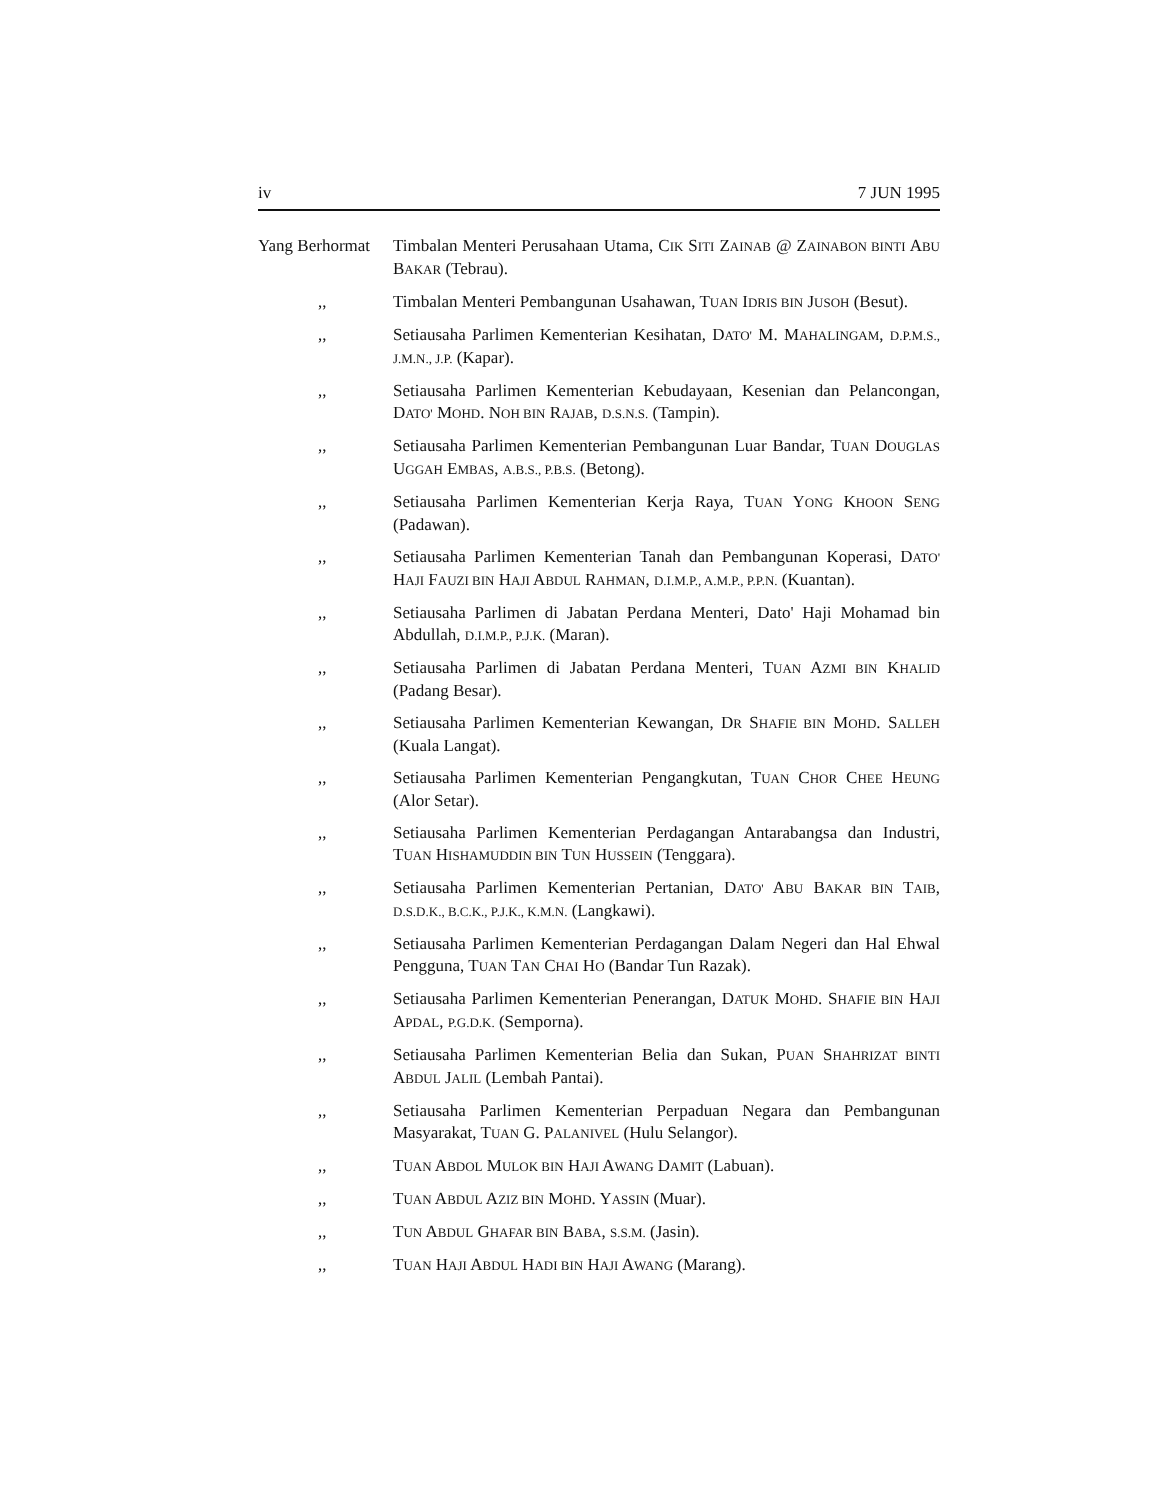iv 7 JUN 1995
Yang Berhormat
Timbalan Menteri Perusahaan Utama, CIK SITI ZAINAB @ ZAINABON BINTI ABU BAKAR (Tebrau).
,, Timbalan Menteri Pembangunan Usahawan, TUAN IDRIS BIN JUSOH (Besut).
,, Setiausaha Parlimen Kementerian Kesihatan, DATO' M. MAHALINGAM, D.P.M.S., J.M.N., J.P. (Kapar).
,, Setiausaha Parlimen Kementerian Kebudayaan, Kesenian dan Pelancongan, DATO' MOHD. NOH BIN RAJAB, D.S.N.S. (Tampin).
,, Setiausaha Parlimen Kementerian Pembangunan Luar Bandar, TUAN DOUGLAS UGGAH EMBAS, A.B.S., P.B.S. (Betong).
,, Setiausaha Parlimen Kementerian Kerja Raya, TUAN YONG KHOON SENG (Padawan).
,, Setiausaha Parlimen Kementerian Tanah dan Pembangunan Koperasi, DATO' HAJI FAUZI BIN HAJI ABDUL RAHMAN, D.I.M.P., A.M.P., P.P.N. (Kuantan).
,, Setiausaha Parlimen di Jabatan Perdana Menteri, Dato' Haji Mohamad bin Abdullah, D.I.M.P., P.J.K. (Maran).
,, Setiausaha Parlimen di Jabatan Perdana Menteri, TUAN AZMI BIN KHALID (Padang Besar).
,, Setiausaha Parlimen Kementerian Kewangan, DR SHAFIE BIN MOHD. SALLEH (Kuala Langat).
,, Setiausaha Parlimen Kementerian Pengangkutan, TUAN CHOR CHEE HEUNG (Alor Setar).
,, Setiausaha Parlimen Kementerian Perdagangan Antarabangsa dan Industri, TUAN HISHAMUDDIN BIN TUN HUSSEIN (Tenggara).
,, Setiausaha Parlimen Kementerian Pertanian, DATO' ABU BAKAR BIN TAIB, D.S.D.K., B.C.K., P.J.K., K.M.N. (Langkawi).
,, Setiausaha Parlimen Kementerian Perdagangan Dalam Negeri dan Hal Ehwal Pengguna, TUAN TAN CHAI HO (Bandar Tun Razak).
,, Setiausaha Parlimen Kementerian Penerangan, DATUK MOHD. SHAFIE BIN HAJI APDAL, P.G.D.K. (Semporna).
,, Setiausaha Parlimen Kementerian Belia dan Sukan, PUAN SHAHRIZAT BINTI ABDUL JALIL (Lembah Pantai).
,, Setiausaha Parlimen Kementerian Perpaduan Negara dan Pembangunan Masyarakat, TUAN G. PALANIVEL (Hulu Selangor).
,, TUAN ABDOL MULOK BIN HAJI AWANG DAMIT (Labuan).
,, TUAN ABDUL AZIZ BIN MOHD. YASSIN (Muar).
,, TUN ABDUL GHAFAR BIN BABA, S.S.M. (Jasin).
,, TUAN HAJI ABDUL HADI BIN HAJI AWANG (Marang).